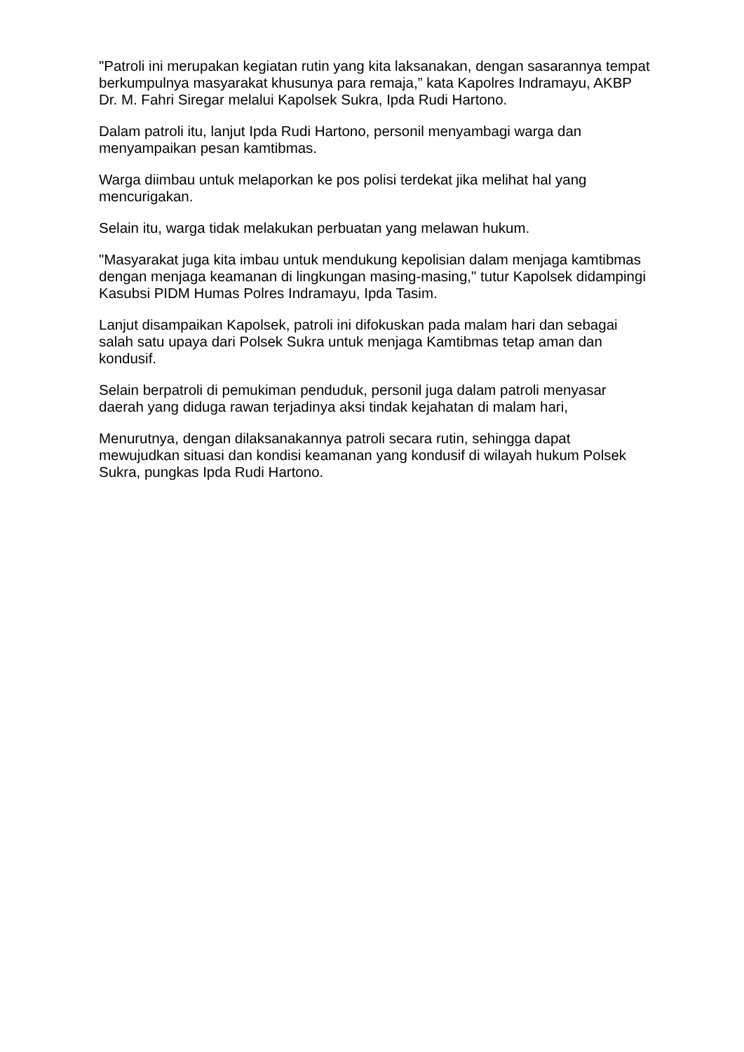"Patroli ini merupakan kegiatan rutin yang kita laksanakan, dengan sasarannya tempat berkumpulnya masyarakat khusunya para remaja,” kata Kapolres Indramayu, AKBP Dr. M. Fahri Siregar melalui Kapolsek Sukra, Ipda Rudi Hartono.
Dalam patroli itu, lanjut Ipda Rudi Hartono, personil menyambagi warga dan menyampaikan pesan kamtibmas.
Warga diimbau untuk melaporkan ke pos polisi terdekat jika melihat hal yang mencurigakan.
Selain itu, warga tidak melakukan perbuatan yang melawan hukum.
"Masyarakat juga kita imbau untuk mendukung kepolisian dalam menjaga kamtibmas dengan menjaga keamanan di lingkungan masing-masing," tutur Kapolsek didampingi Kasubsi PIDM Humas Polres Indramayu, Ipda Tasim.
Lanjut disampaikan Kapolsek, patroli ini difokuskan pada malam hari dan sebagai salah satu upaya dari Polsek Sukra untuk menjaga Kamtibmas tetap aman dan kondusif.
Selain berpatroli di pemukiman penduduk, personil juga dalam patroli menyasar daerah yang diduga rawan terjadinya aksi tindak kejahatan di malam hari,
Menurutnya, dengan dilaksanakannya patroli secara rutin, sehingga dapat mewujudkan situasi dan kondisi keamanan yang kondusif di wilayah hukum Polsek Sukra, pungkas Ipda Rudi Hartono.